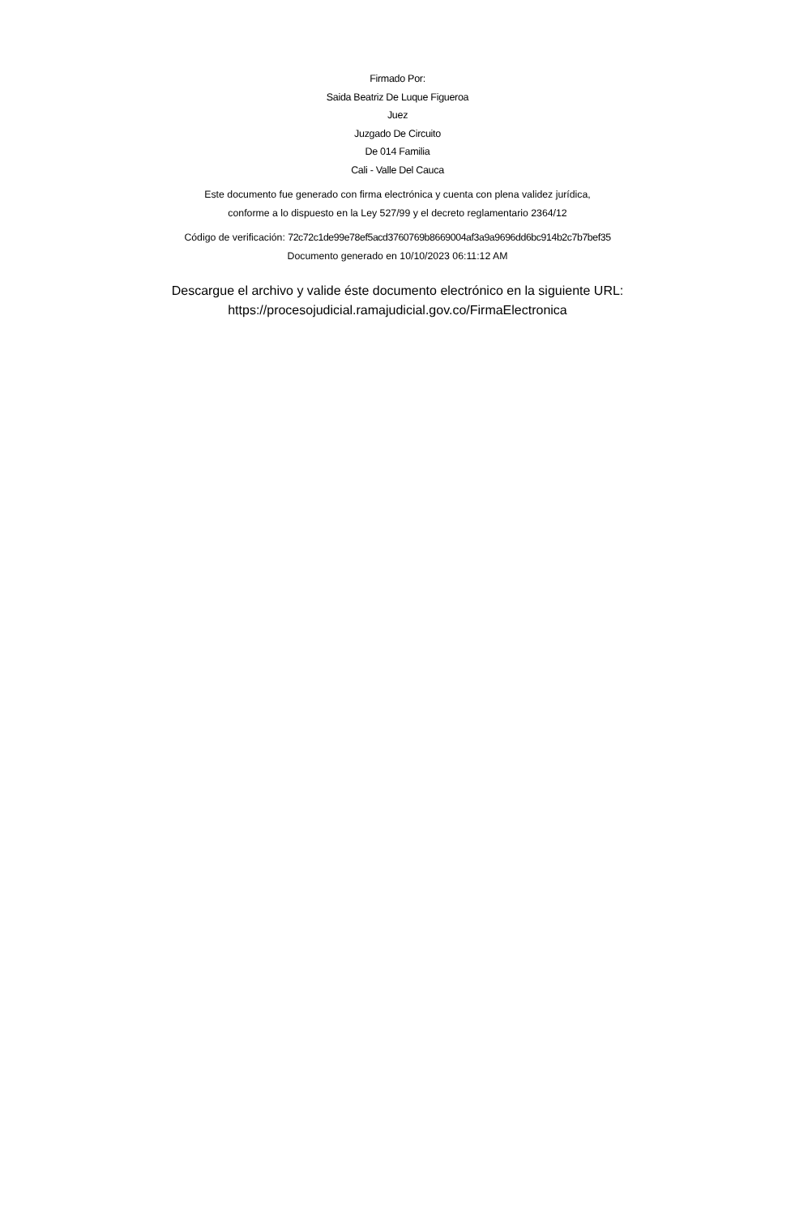Firmado Por:
Saida Beatriz De Luque Figueroa
Juez
Juzgado De Circuito
De 014 Familia
Cali - Valle Del Cauca
Este documento fue generado con firma electrónica y cuenta con plena validez jurídica,
conforme a lo dispuesto en la Ley 527/99 y el decreto reglamentario 2364/12
Código de verificación: 72c72c1de99e78ef5acd3760769b8669004af3a9a9696dd6bc914b2c7b7bef35
Documento generado en 10/10/2023 06:11:12 AM
Descargue el archivo y valide éste documento electrónico en la siguiente URL:
https://procesojudicial.ramajudicial.gov.co/FirmaElectronica